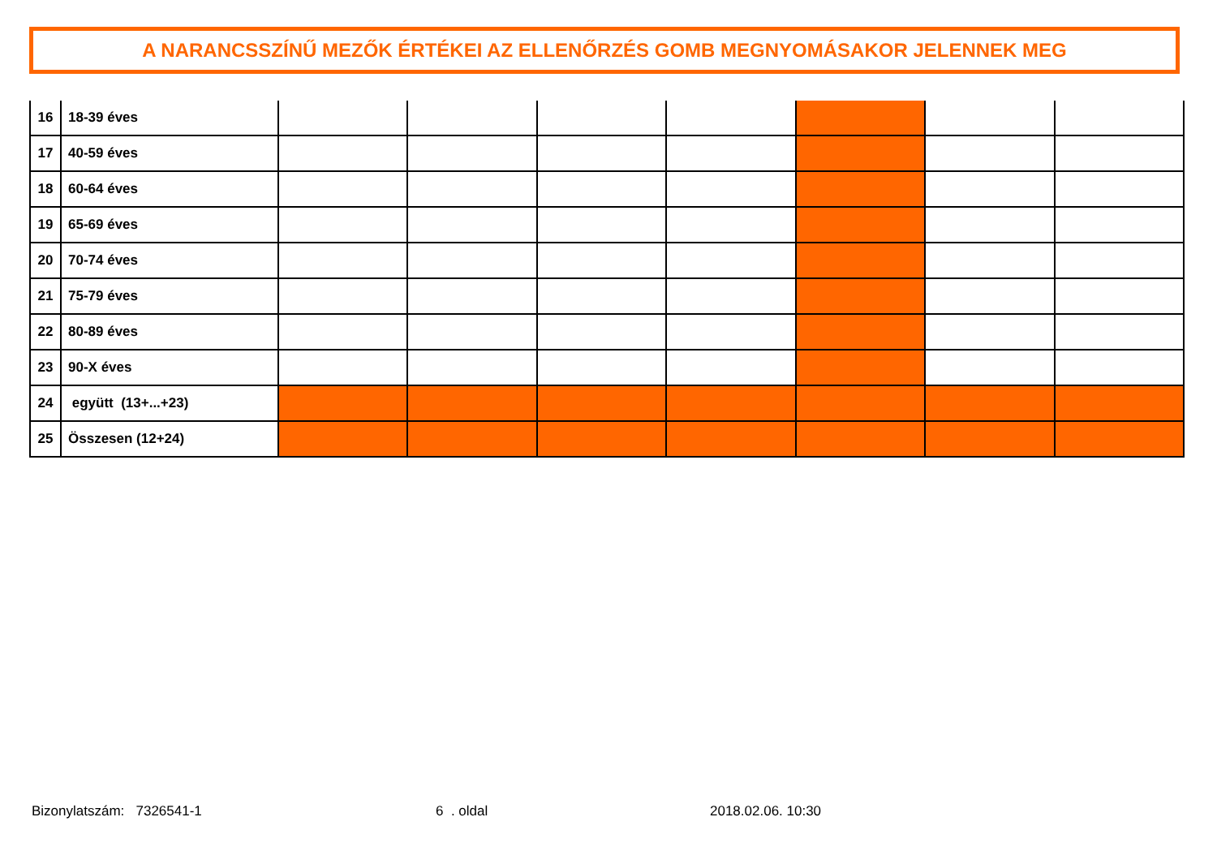A NARANCSSZÍNŰ MEZŐK ÉRTÉKEI AZ ELLENŐRZÉS GOMB MEGNYOMÁSAKOR JELENNEK MEG
| 16 | 18-39 éves | | | | | | | |
| 17 | 40-59 éves | | | | | | | |
| 18 | 60-64 éves | | | | | | | |
| 19 | 65-69 éves | | | | | | | |
| 20 | 70-74 éves | | | | | | | |
| 21 | 75-79 éves | | | | | | | |
| 22 | 80-89 éves | | | | | | | |
| 23 | 90-X éves | | | | | | | |
| 24 | együtt (13+...+23) | | | | | | | |
| 25 | Összesen (12+24) | | | | | | | |
Bizonylatszám: 7326541-1 6 . oldal 2018.02.06. 10:30